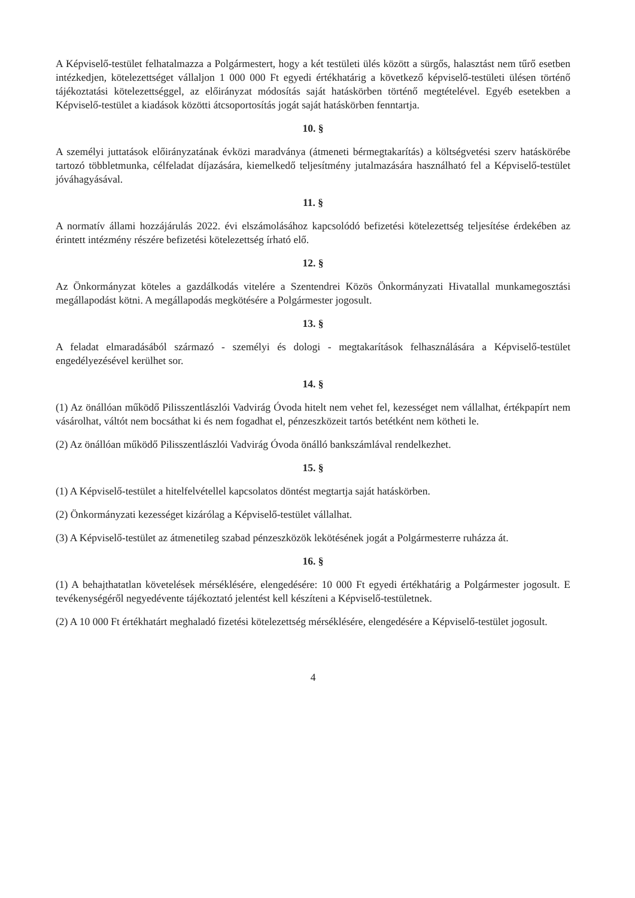A Képviselő-testület felhatalmazza a Polgármestert, hogy a két testületi ülés között a sürgős, halasztást nem tűrő esetben intézkedjen, kötelezettséget vállaljon 1 000 000 Ft egyedi értékhatárig a következő képviselő-testületi ülésen történő tájékoztatási kötelezettséggel, az előirányzat módosítás saját hatáskörben történő megtételével. Egyéb esetekben a Képviselő-testület a kiadások közötti átcsoportosítás jogát saját hatáskörben fenntartja.
10. §
A személyi juttatások előirányzatának évközi maradványa (átmeneti bérmegtakarítás) a költségvetési szerv hatáskörébe tartozó többletmunka, célfeladat díjazására, kiemelkedő teljesítmény jutalmazására használható fel a Képviselő-testület jóváhagyásával.
11. §
A normatív állami hozzájárulás 2022. évi elszámolásához kapcsolódó befizetési kötelezettség teljesítése érdekében az érintett intézmény részére befizetési kötelezettség írható elő.
12. §
Az Önkormányzat köteles a gazdálkodás vitelére a Szentendrei Közös Önkormányzati Hivatallal munkamegosztási megállapodást kötni. A megállapodás megkötésére a Polgármester jogosult.
13. §
A feladat elmaradásából származó - személyi és dologi - megtakarítások felhasználására a Képviselő-testület engedélyezésével kerülhet sor.
14. §
(1) Az önállóan működő Pilisszentlászlói Vadvirág Óvoda hitelt nem vehet fel, kezességet nem vállalhat, értékpapírt nem vásárolhat, váltót nem bocsáthat ki és nem fogadhat el, pénzeszközeit tartós betétként nem kötheti le.
(2) Az önállóan működő Pilisszentlászlói Vadvirág Óvoda önálló bankszámlával rendelkezhet.
15. §
(1) A Képviselő-testület a hitelfelvétellel kapcsolatos döntést megtartja saját hatáskörben.
(2) Önkormányzati kezességet kizárólag a Képviselő-testület vállalhat.
(3) A Képviselő-testület az átmenetileg szabad pénzeszközök lekötésének jogát a Polgármesterre ruházza át.
16. §
(1) A behajthatatlan követelések mérséklésére, elengedésére: 10 000 Ft egyedi értékhatárig a Polgármester jogosult. E tevékenységéről negyedévente tájékoztató jelentést kell készíteni a Képviselő-testületnek.
(2) A 10 000 Ft értékhatárt meghaladó fizetési kötelezettség mérséklésére, elengedésére a Képviselő-testület jogosult.
4